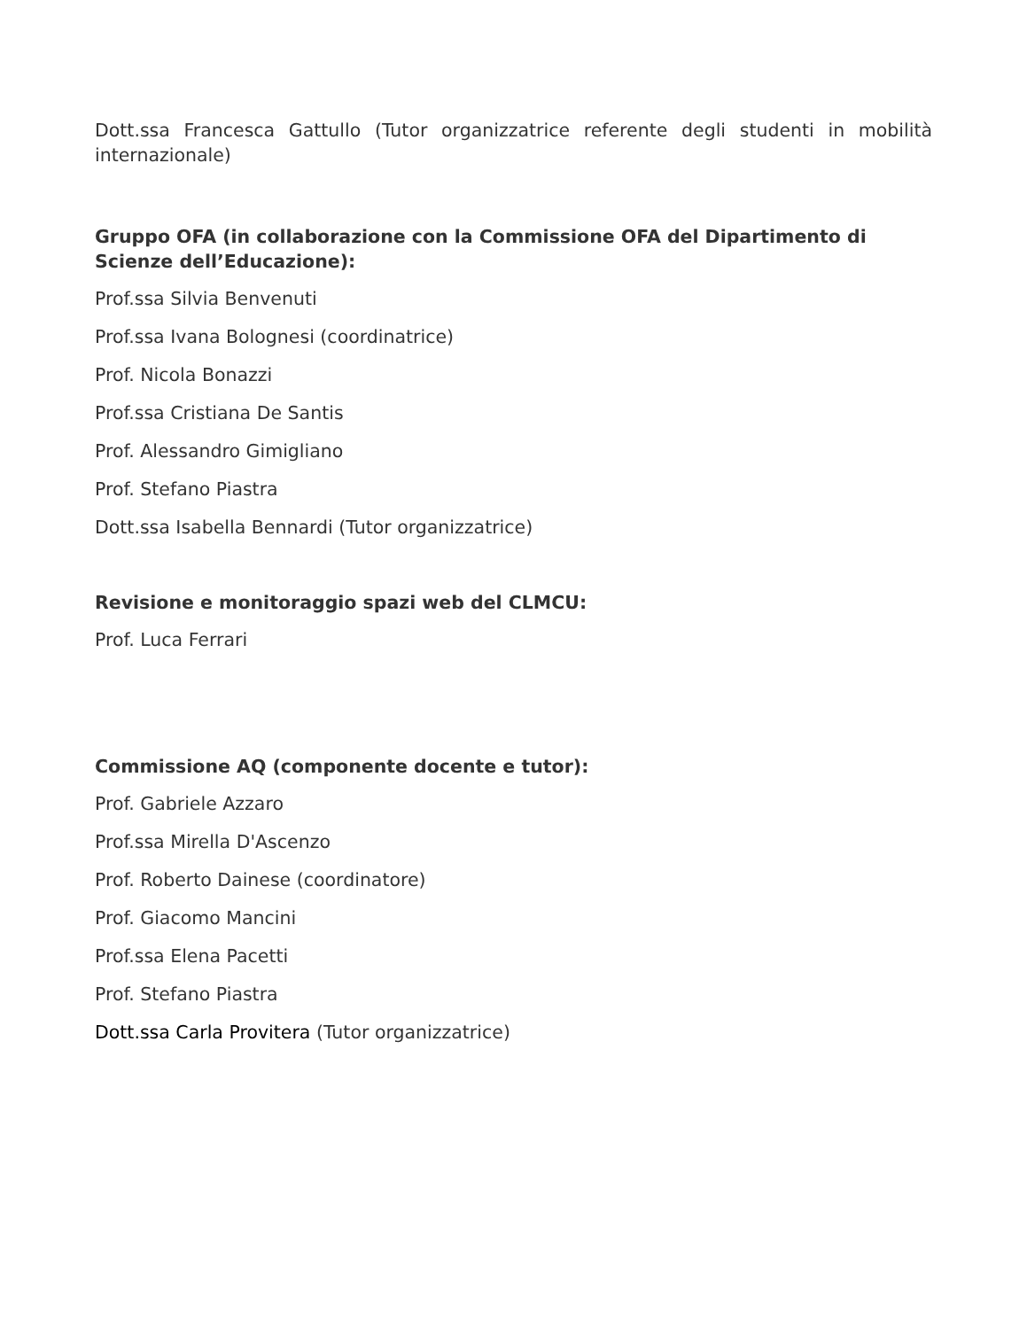Dott.ssa Francesca Gattullo (Tutor organizzatrice referente degli studenti in mobilità internazionale)
Gruppo OFA (in collaborazione con la Commissione OFA del Dipartimento di Scienze dell’Educazione):
Prof.ssa Silvia Benvenuti
Prof.ssa Ivana Bolognesi (coordinatrice)
Prof. Nicola Bonazzi
Prof.ssa Cristiana De Santis
Prof. Alessandro Gimigliano
Prof. Stefano Piastra
Dott.ssa Isabella Bennardi (Tutor organizzatrice)
Revisione e monitoraggio spazi web del CLMCU:
Prof. Luca Ferrari
Commissione AQ (componente docente e tutor):
Prof. Gabriele Azzaro
Prof.ssa Mirella D'Ascenzo
Prof. Roberto Dainese (coordinatore)
Prof. Giacomo Mancini
Prof.ssa Elena Pacetti
Prof. Stefano Piastra
Dott.ssa Carla Provitera (Tutor organizzatrice)